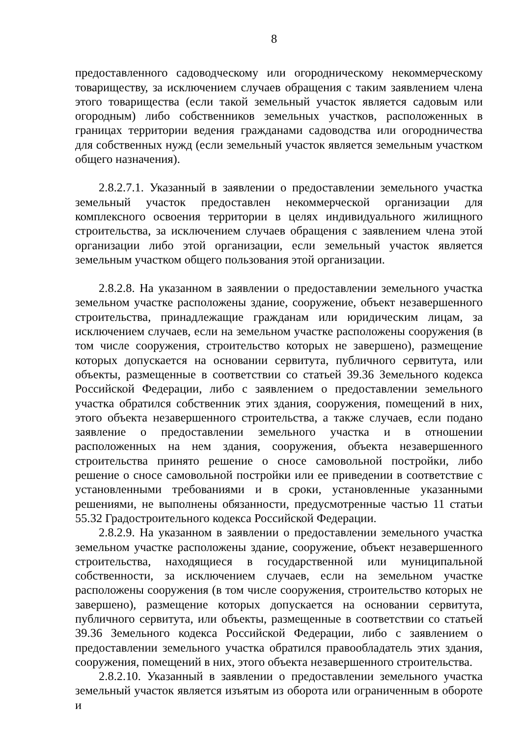8
предоставленного садоводческому или огородническому некоммерческому товариществу, за исключением случаев обращения с таким заявлением члена этого товарищества (если такой земельный участок является садовым или огородным) либо собственников земельных участков, расположенных в границах территории ведения гражданами садоводства или огородничества для собственных нужд (если земельный участок является земельным участком общего назначения).
2.8.2.7.1. Указанный в заявлении о предоставлении земельного участка земельный участок предоставлен некоммерческой организации для комплексного освоения территории в целях индивидуального жилищного строительства, за исключением случаев обращения с заявлением члена этой организации либо этой организации, если земельный участок является земельным участком общего пользования этой организации.
2.8.2.8. На указанном в заявлении о предоставлении земельного участка земельном участке расположены здание, сооружение, объект незавершенного строительства, принадлежащие гражданам или юридическим лицам, за исключением случаев, если на земельном участке расположены сооружения (в том числе сооружения, строительство которых не завершено), размещение которых допускается на основании сервитута, публичного сервитута, или объекты, размещенные в соответствии со статьей 39.36 Земельного кодекса Российской Федерации, либо с заявлением о предоставлении земельного участка обратился собственник этих здания, сооружения, помещений в них, этого объекта незавершенного строительства, а также случаев, если подано заявление о предоставлении земельного участка и в отношении расположенных на нем здания, сооружения, объекта незавершенного строительства принято решение о сносе самовольной постройки, либо решение о сносе самовольной постройки или ее приведении в соответствие с установленными требованиями и в сроки, установленные указанными решениями, не выполнены обязанности, предусмотренные частью 11 статьи 55.32 Градостроительного кодекса Российской Федерации.
2.8.2.9. На указанном в заявлении о предоставлении земельного участка земельном участке расположены здание, сооружение, объект незавершенного строительства, находящиеся в государственной или муниципальной собственности, за исключением случаев, если на земельном участке расположены сооружения (в том числе сооружения, строительство которых не завершено), размещение которых допускается на основании сервитута, публичного сервитута, или объекты, размещенные в соответствии со статьей 39.36 Земельного кодекса Российской Федерации, либо с заявлением о предоставлении земельного участка обратился правообладатель этих здания, сооружения, помещений в них, этого объекта незавершенного строительства.
2.8.2.10. Указанный в заявлении о предоставлении земельного участка земельный участок является изъятым из оборота или ограниченным в обороте и